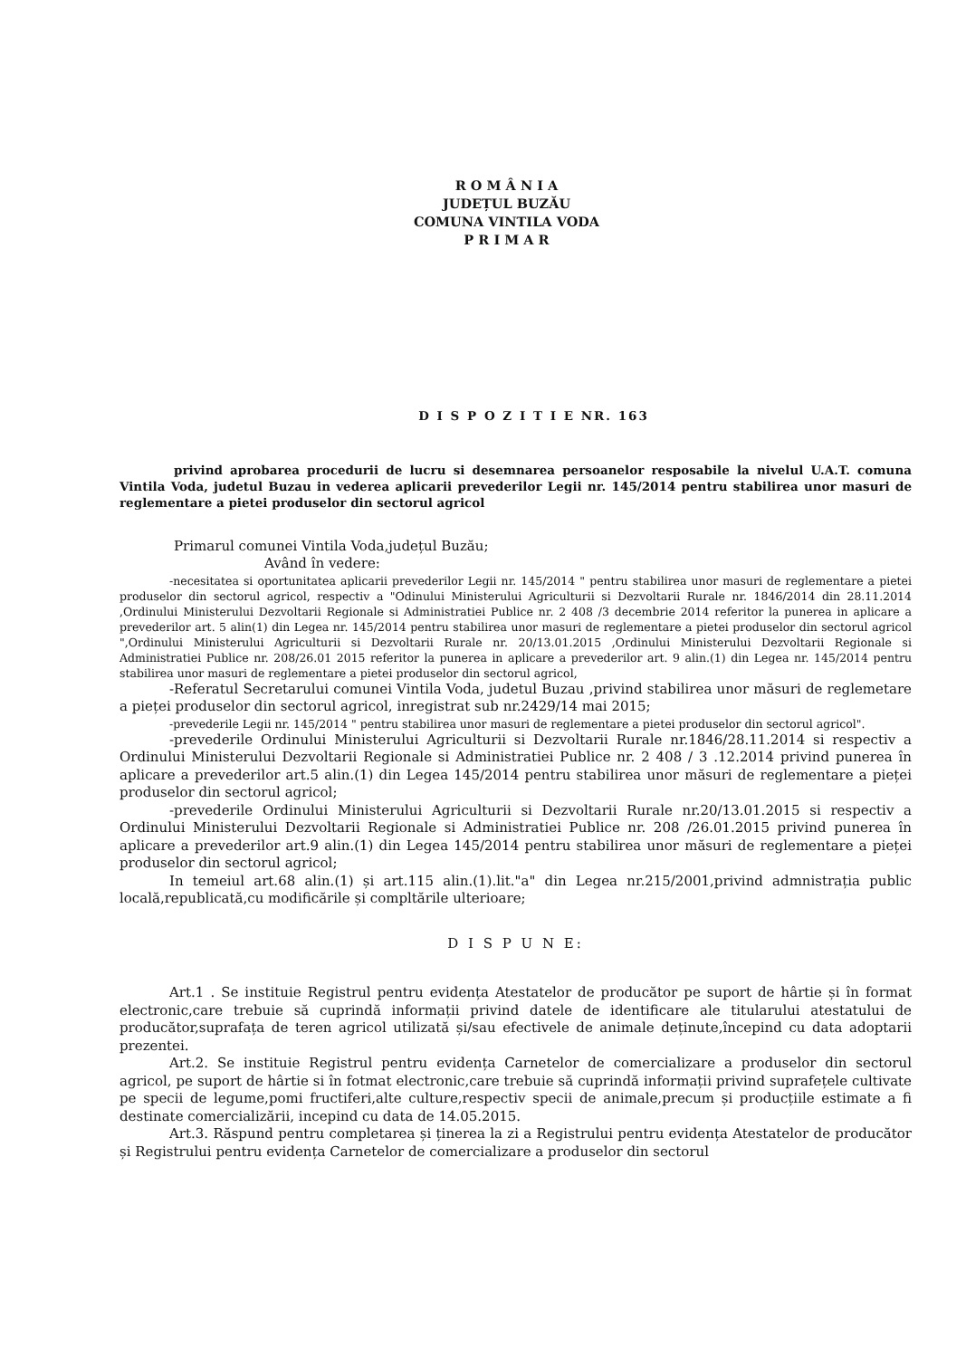R O M Â N I A
JUDEȚUL BUZĂU
COMUNA VINTILA VODA
P R I M A R
D I S P O Z I T I E NR. 163
privind aprobarea procedurii de lucru si desemnarea persoanelor resposabile la nivelul U.A.T. comuna Vintila Voda, judetul Buzau in vederea aplicarii prevederilor Legii nr. 145/2014 pentru stabilirea unor masuri de reglementare a pietei produselor din sectorul agricol
Primarul comunei Vintila Voda,județul Buzău;
Având în vedere:
-necesitatea si oportunitatea aplicarii prevederilor Legii nr. 145/2014 " pentru stabilirea unor masuri de reglementare a pietei produselor din sectorul agricol, respectiv a "Odinului Ministerului Agriculturii si Dezvoltarii Rurale nr. 1846/2014 din 28.11.2014 ,Ordinului Ministerului Dezvoltarii Regionale si Administratiei Publice nr. 2 408 /3 decembrie 2014 referitor la punerea in aplicare a prevederilor art. 5 alin(1) din Legea nr. 145/2014 pentru stabilirea unor masuri de reglementare a pietei produselor din sectorul agricol ",Ordinului Ministerului Agriculturii si Dezvoltarii Rurale nr. 20/13.01.2015 ,Ordinului Ministerului Dezvoltarii Regionale si Administratiei Publice nr. 208/26.01 2015 referitor la punerea in aplicare a prevederilor art. 9 alin.(1) din Legea nr. 145/2014 pentru stabilirea unor masuri de reglementare a pietei produselor din sectorul agricol,
-Referatul Secretarului comunei Vintila Voda, judetul Buzau ,privind stabilirea unor măsuri de reglemetare a pieței produselor din sectorul agricol, inregistrat sub nr.2429/14 mai 2015;
-prevederile Legii nr. 145/2014 " pentru stabilirea unor masuri de reglementare a pietei produselor din sectorul agricol".
-prevederile Ordinului Ministerului Agriculturii si Dezvoltarii Rurale nr.1846/28.11.2014 si respectiv a Ordinului Ministerului Dezvoltarii Regionale si Administratiei Publice nr. 2 408 / 3 .12.2014 privind punerea în aplicare a prevederilor art.5 alin.(1) din Legea 145/2014 pentru stabilirea unor măsuri de reglementare a pieței produselor din sectorul agricol;
-prevederile Ordinului Ministerului Agriculturii si Dezvoltarii Rurale nr.20/13.01.2015 si respectiv a Ordinului Ministerului Dezvoltarii Regionale si Administratiei Publice nr. 208 /26.01.2015 privind punerea în aplicare a prevederilor art.9 alin.(1) din Legea 145/2014 pentru stabilirea unor măsuri de reglementare a pieței produselor din sectorul agricol;
In temeiul art.68 alin.(1) și art.115 alin.(1).lit."a" din Legea nr.215/2001,privind admnistrația public locală,republicată,cu modificările și compltările ulterioare;
D I S P U N E:
Art.1 . Se instituie Registrul pentru evidența Atestatelor de producător pe suport de hârtie și în format electronic,care trebuie să cuprindă informații privind datele de identificare ale titularului atestatului de producător,suprafața de teren agricol utilizată și/sau efectivele de animale deținute,începind cu data adoptarii prezentei.
Art.2. Se instituie Registrul pentru evidența Carnetelor de comercializare a produselor din sectorul agricol, pe suport de hârtie si în fotmat electronic,care trebuie să cuprindă informații privind suprafețele cultivate pe specii de legume,pomi fructiferi,alte culture,respectiv specii de animale,precum și producțiile estimate a fi destinate comercializării, incepind cu data de 14.05.2015.
Art.3. Răspund pentru completarea și ținerea la zi a Registrului pentru evidența Atestatelor de producător și Registrului pentru evidența Carnetelor de comercializare a produselor din sectorul